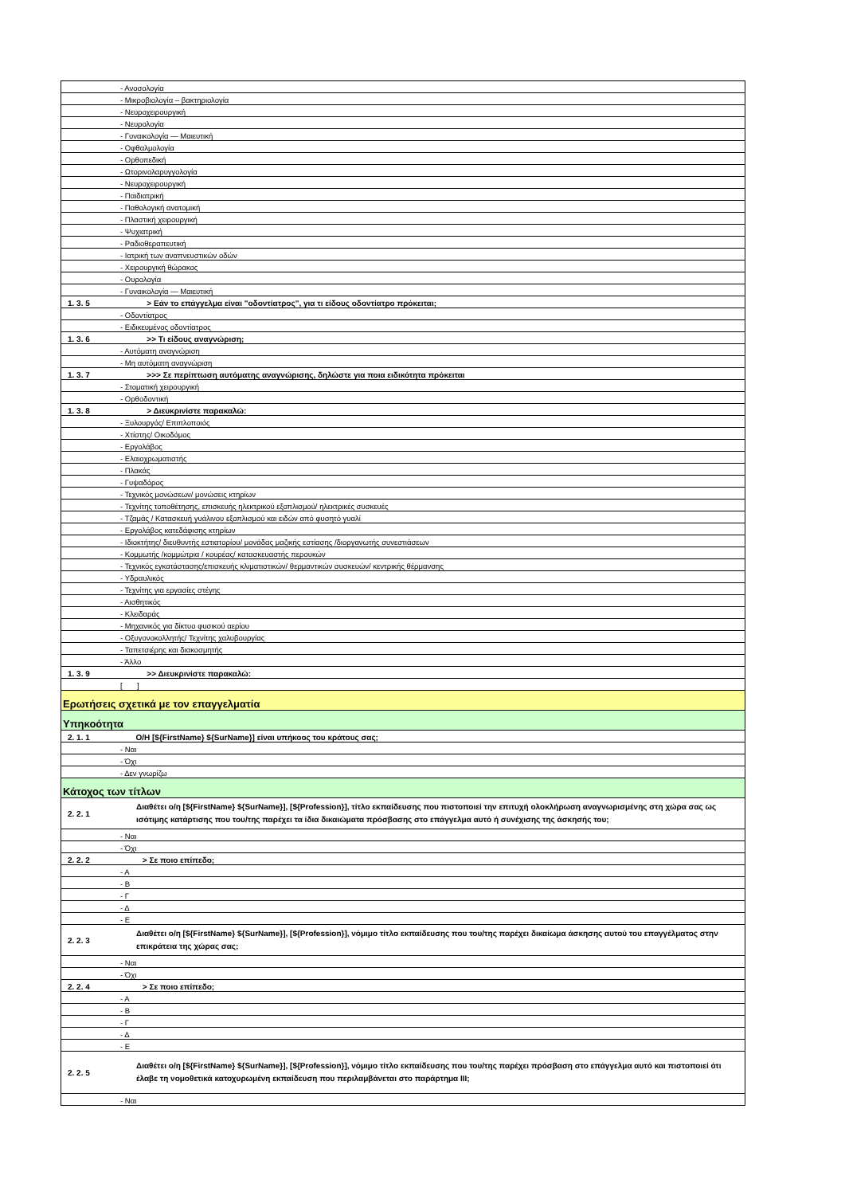| | - Ανοσολογία |
| | - Μικροβιολογία – βακτηριολογία |
| | - Νευροχειρουργική |
| | - Νευρολογία |
| | - Γυναικολογία — Μαιευτική |
| | - Οφθαλμολογία |
| | - Ορθοπεδική |
| | - Ωτορινολαρυγγολογία |
| | - Νευροχειρουργική |
| | - Παιδιατρική |
| | - Παθολογική ανατομική |
| | - Πλαστική χειρουργική |
| | - Ψυχιατρική |
| | - Ραδιοθεραπευτική |
| | - Ιατρική των αναπνευστικών οδών |
| | - Χειρουργική θώρακος |
| | - Ουρολογία |
| | - Γυναικολογία — Μαιευτική |
| 1. 3. 5 | > Εάν το επάγγελμα είναι "οδοντίατρος", για τι είδους οδοντίατρο πρόκειται; |
| | - Οδοντίατρος |
| | - Ειδικευμένος οδοντίατρος |
| 1. 3. 6 | >> Τι είδους αναγνώριση; |
| | - Αυτόματη αναγνώριση |
| | - Μη αυτόματη αναγνώριση |
| 1. 3. 7 | >>> Σε περίπτωση αυτόματης αναγνώρισης, δηλώστε για ποια ειδικότητα πρόκειται |
| | - Στοματική χειρουργική |
| | - Ορθοδοντική |
| 1. 3. 8 | > Διευκρινίστε παρακαλώ: |
| | - Ξυλουργός/ Επιπλοποιός |
| | - Χτίστης/ Οικοδόμος |
| | - Εργολάβος |
| | - Ελαιοχρωματιστής |
| | - Πλακάς |
| | - Γυψαδόρος |
| | - Τεχνικός μονώσεων/ μονώσεις κτηρίων |
| | - Τεχνίτης τοποθέτησης, επισκευής ηλεκτρικού εξοπλισμού/ ηλεκτρικές συσκευές |
| | - Τζαμάς / Κατασκευή γυάλινου εξοπλισμού και ειδών από φυσητό γυαλί |
| | - Εργολάβος κατεδάφισης κτηρίων |
| | - Ιδιοκτήτης/ διευθυντής εστιατορίου/ μονάδας μαζικής εστίασης /διοργανωτής συνεστιάσεων |
| | - Κομμωτής /κομμώτρια / κουρέας/ κατασκευαστής περουκών |
| | - Τεχνικός εγκατάστασης/επισκευής κλιματιστικών/ θερμαντικών συσκευών/ κεντρικής θέρμανσης |
| | - Υδραυλικός |
| | - Τεχνίτης για εργασίες στέγης |
| | - Αισθητικός |
| | - Κλειδαράς |
| | - Μηχανικός για δίκτυο φυσικού αερίου |
| | - Οξυγονοκολλητής/ Τεχνίτης χαλυβουργίας |
| | - Ταπετσιέρης και διακοσμητής |
| | - Άλλο |
| 1. 3. 9 | >> Διευκρινίστε παρακαλώ: |
| | [ ] |
| Ερωτήσεις σχετικά με τον επαγγελματία | |
| Υπηκοότητα | |
| 2. 1. 1 | Ο/Η [${FirstName} ${SurName}] είναι υπήκοος του κράτους σας; |
| | - Ναι |
| | - Όχι |
| | - Δεν γνωρίζω |
| Κάτοχος των τίτλων | |
| 2. 2. 1 | Διαθέτει ο/η [${FirstName} ${SurName}], [${Profession}], τίτλο εκπαίδευσης που πιστοποιεί την επιτυχή ολοκλήρωση αναγνωρισμένης στη χώρα σας ως ισότιμης κατάρτισης που του/της παρέχει τα ίδια δικαιώματα πρόσβασης στο επάγγελμα αυτό ή συνέχισης της άσκησής του; |
| | - Ναι |
| | - Όχι |
| 2. 2. 2 | > Σε ποιο επίπεδο; |
| | - Α |
| | - Β |
| | - Γ |
| | - Δ |
| | - Ε |
| 2. 2. 3 | Διαθέτει ο/η [${FirstName} ${SurName}], [${Profession}], νόμιμο τίτλο εκπαίδευσης που του/της παρέχει δικαίωμα άσκησης αυτού του επαγγέλματος στην επικράτεια της χώρας σας; |
| | - Ναι |
| | - Όχι |
| 2. 2. 4 | > Σε ποιο επίπεδο; |
| | - Α |
| | - Β |
| | - Γ |
| | - Δ |
| | - Ε |
| 2. 2. 5 | Διαθέτει ο/η [${FirstName} ${SurName}], [${Profession}], νόμιμο τίτλο εκπαίδευσης που του/της παρέχει πρόσβαση στο επάγγελμα αυτό και πιστοποιεί ότι έλαβε τη νομοθετικά κατοχυρωμένη εκπαίδευση που περιλαμβάνεται στο παράρτημα III; |
| | - Ναι |